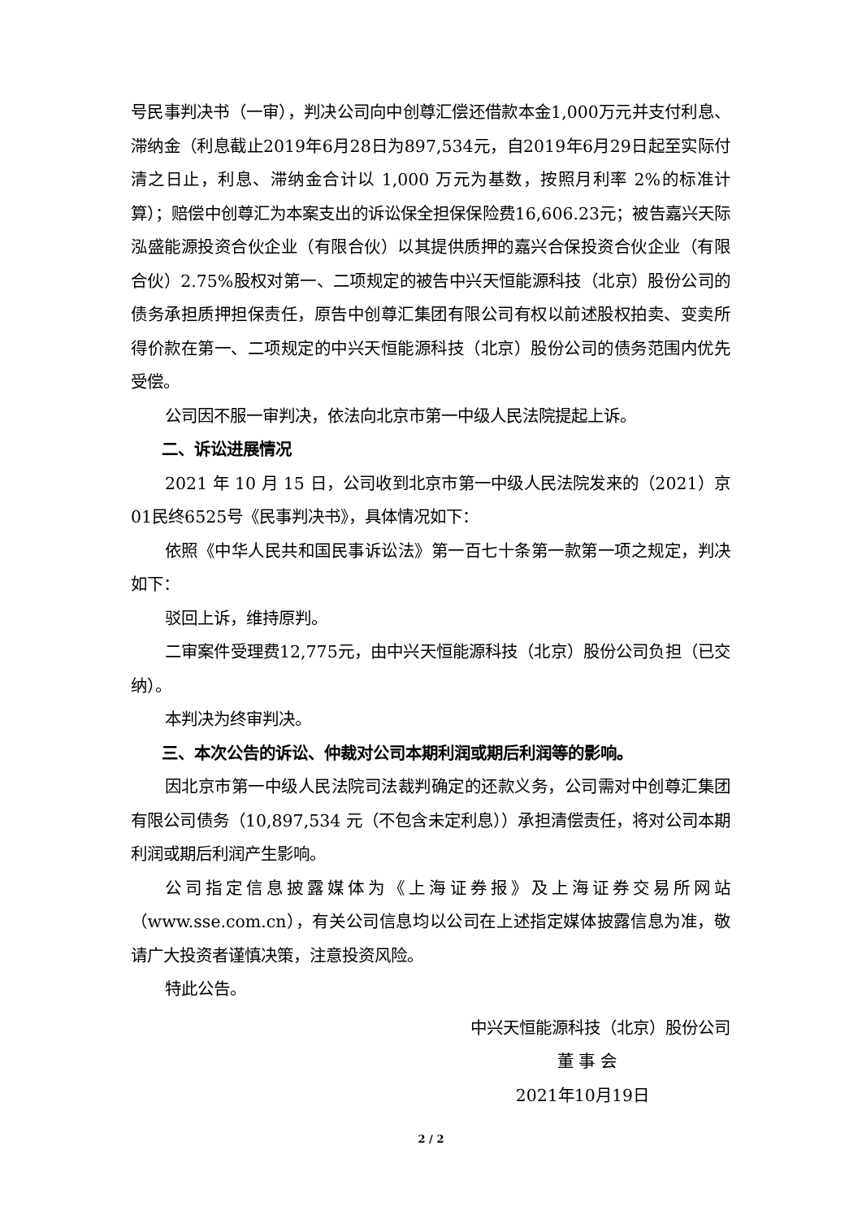号民事判决书（一审），判决公司向中创尊汇偿还借款本金1,000万元并支付利息、滞纳金（利息截止2019年6月28日为897,534元，自2019年6月29日起至实际付清之日止，利息、滞纳金合计以 1,000 万元为基数，按照月利率 2%的标准计算）；赔偿中创尊汇为本案支出的诉讼保全担保保险费16,606.23元；被告嘉兴天际泓盛能源投资合伙企业（有限合伙）以其提供质押的嘉兴合保投资合伙企业（有限合伙）2.75%股权对第一、二项规定的被告中兴天恒能源科技（北京）股份公司的债务承担质押担保责任，原告中创尊汇集团有限公司有权以前述股权拍卖、变卖所得价款在第一、二项规定的中兴天恒能源科技（北京）股份公司的债务范围内优先受偿。
公司因不服一审判决，依法向北京市第一中级人民法院提起上诉。
二、诉讼进展情况
2021 年 10 月 15 日，公司收到北京市第一中级人民法院发来的（2021）京01民终6525号《民事判决书》，具体情况如下：
依照《中华人民共和国民事诉讼法》第一百七十条第一款第一项之规定，判决如下：
驳回上诉，维持原判。
二审案件受理费12,775元，由中兴天恒能源科技（北京）股份公司负担（已交纳）。
本判决为终审判决。
三、本次公告的诉讼、仲裁对公司本期利润或期后利润等的影响。
因北京市第一中级人民法院司法裁判确定的还款义务，公司需对中创尊汇集团有限公司债务（10,897,534 元（不包含未定利息））承担清偿责任，将对公司本期利润或期后利润产生影响。
公司指定信息披露媒体为《上海证券报》及上海证券交易所网站（www.sse.com.cn），有关公司信息均以公司在上述指定媒体披露信息为准，敬请广大投资者谨慎决策，注意投资风险。
特此公告。
中兴天恒能源科技（北京）股份公司
董 事 会
2021年10月19日
2 / 2